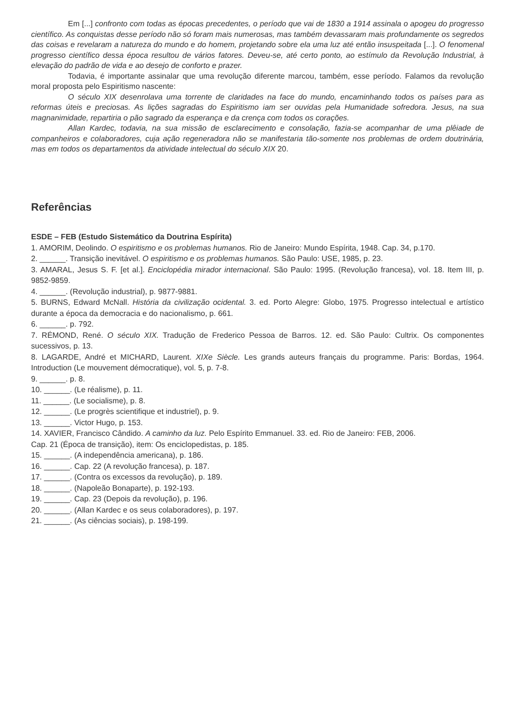Em [...] confronto com todas as épocas precedentes, o período que vai de 1830 a 1914 assinala o apogeu do progresso científico. As conquistas desse período não só foram mais numerosas, mas também devassaram mais profundamente os segredos das coisas e revelaram a natureza do mundo e do homem, projetando sobre ela uma luz até então insuspeitada [...]. O fenomenal progresso científico dessa época resultou de vários fatores. Deveu-se, até certo ponto, ao estímulo da Revolução Industrial, à elevação do padrão de vida e ao desejo de conforto e prazer.
Todavia, é importante assinalar que uma revolução diferente marcou, também, esse período. Falamos da revolução moral proposta pelo Espiritismo nascente:
O século XIX desenrolava uma torrente de claridades na face do mundo, encaminhando todos os países para as reformas úteis e preciosas. As lições sagradas do Espiritismo iam ser ouvidas pela Humanidade sofredora. Jesus, na sua magnanimidade, repartiria o pão sagrado da esperança e da crença com todos os corações.
Allan Kardec, todavia, na sua missão de esclarecimento e consolação, fazia-se acompanhar de uma plêiade de companheiros e colaboradores, cuja ação regeneradora não se manifestaria tão-somente nos problemas de ordem doutrinária, mas em todos os departamentos da atividade intelectual do século XIX 20.
Referências
ESDE – FEB (Estudo Sistemático da Doutrina Espírita)
1. AMORIM, Deolindo. O espiritismo e os problemas humanos. Rio de Janeiro: Mundo Espírita, 1948. Cap. 34, p.170.
2. ______. Transição inevitável. O espiritismo e os problemas humanos. São Paulo: USE, 1985, p. 23.
3. AMARAL, Jesus S. F. [et al.]. Enciclopédia mirador internacional. São Paulo: 1995. (Revolução francesa), vol. 18. Item III, p. 9852-9859.
4. ______. (Revolução industrial), p. 9877-9881.
5. BURNS, Edward McNall. História da civilização ocidental. 3. ed. Porto Alegre: Globo, 1975. Progresso intelectual e artístico durante a época da democracia e do nacionalismo, p. 661.
6. ______. p. 792.
7. RÉMOND, René. O século XIX. Tradução de Frederico Pessoa de Barros. 12. ed. São Paulo: Cultrix. Os componentes sucessivos, p. 13.
8. LAGARDE, André et MICHARD, Laurent. XIXe Siècle. Les grands auteurs français du programme. Paris: Bordas, 1964. Introduction (Le mouvement démocratique), vol. 5, p. 7-8.
9. ______. p. 8.
10. ______. (Le réalisme), p. 11.
11. ______. (Le socialisme), p. 8.
12. ______. (Le progrès scientifique et industriel), p. 9.
13. ______. Victor Hugo, p. 153.
14. XAVIER, Francisco Cândido. A caminho da luz. Pelo Espírito Emmanuel. 33. ed. Rio de Janeiro: FEB, 2006.
Cap. 21 (Época de transição), item: Os enciclopedistas, p. 185.
15. ______. (A independência americana), p. 186.
16. ______. Cap. 22 (A revolução francesa), p. 187.
17. ______. (Contra os excessos da revolução), p. 189.
18. ______. (Napoleão Bonaparte), p. 192-193.
19. ______. Cap. 23 (Depois da revolução), p. 196.
20. ______. (Allan Kardec e os seus colaboradores), p. 197.
21. ______. (As ciências sociais), p. 198-199.